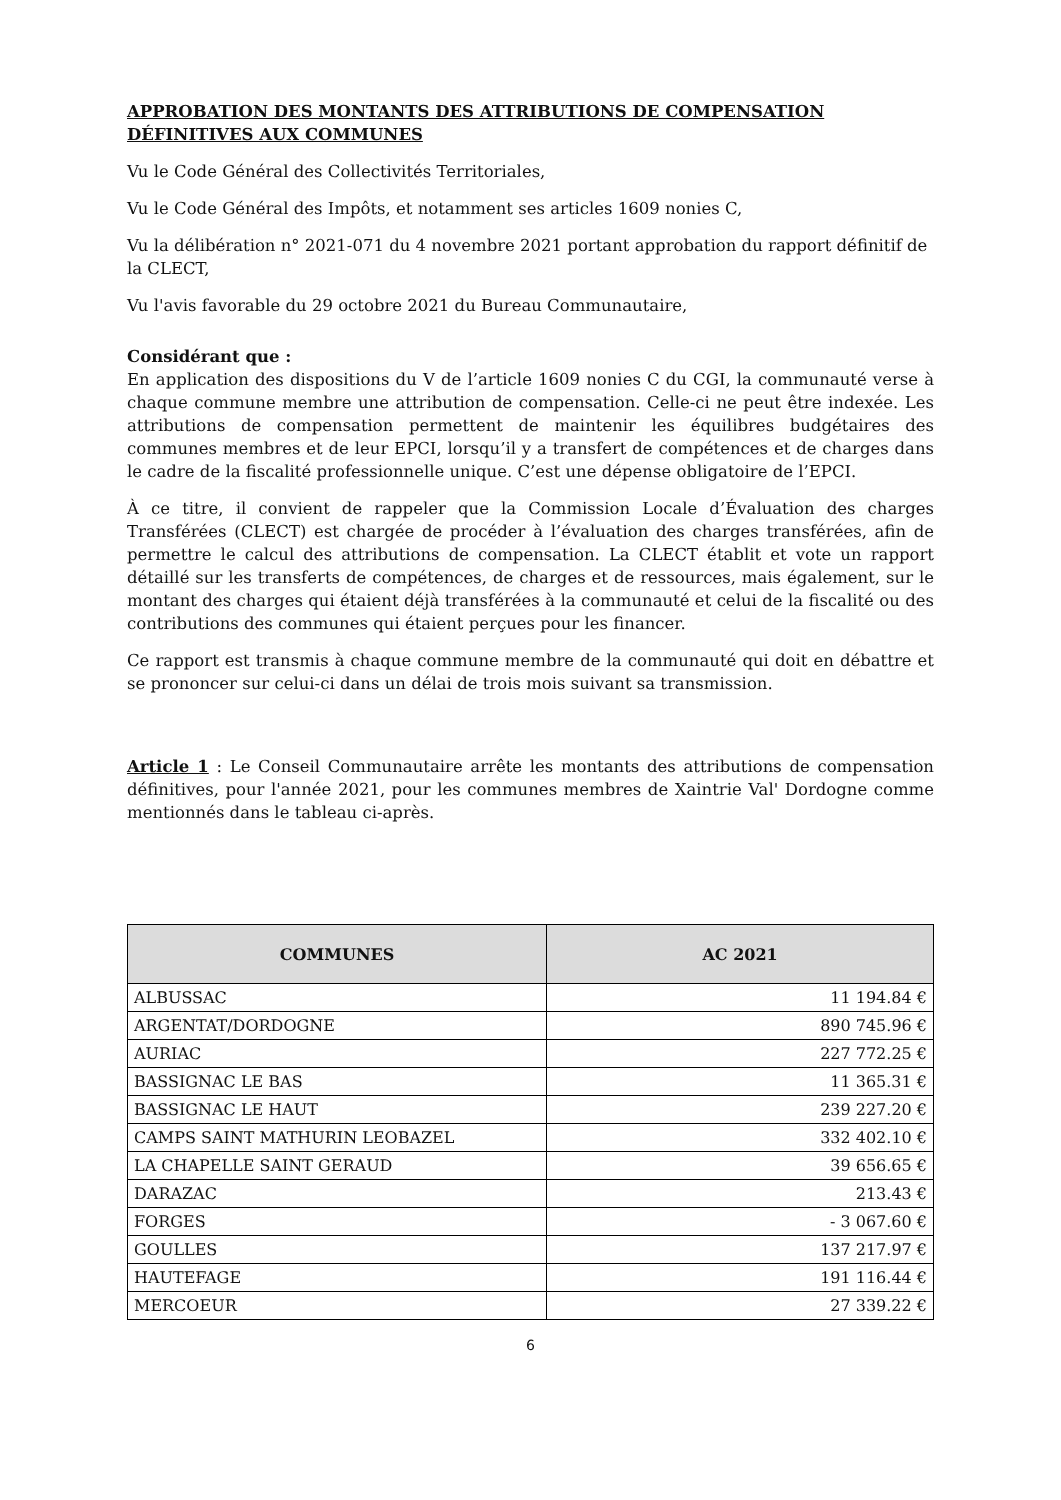APPROBATION DES MONTANTS DES ATTRIBUTIONS DE COMPENSATION DÉFINITIVES AUX COMMUNES
Vu le Code Général des Collectivités Territoriales,
Vu le Code Général des Impôts, et notamment ses articles 1609 nonies C,
Vu la délibération n° 2021-071 du 4 novembre 2021 portant approbation du rapport définitif de la CLECT,
Vu l'avis favorable du 29 octobre 2021 du Bureau Communautaire,
Considérant que :
En application des dispositions du V de l’article 1609 nonies C du CGI, la communauté verse à chaque commune membre une attribution de compensation. Celle-ci ne peut être indexée. Les attributions de compensation permettent de maintenir les équilibres budgétaires des communes membres et de leur EPCI, lorsqu’il y a transfert de compétences et de charges dans le cadre de la fiscalité professionnelle unique. C’est une dépense obligatoire de l’EPCI.
À ce titre, il convient de rappeler que la Commission Locale d’Évaluation des charges Transférées (CLECT) est chargée de procéder à l’évaluation des charges transférées, afin de permettre le calcul des attributions de compensation. La CLECT établit et vote un rapport détaillé sur les transferts de compétences, de charges et de ressources, mais également, sur le montant des charges qui étaient déjà transférées à la communauté et celui de la fiscalité ou des contributions des communes qui étaient perçues pour les financer.
Ce rapport est transmis à chaque commune membre de la communauté qui doit en débattre et se prononcer sur celui-ci dans un délai de trois mois suivant sa transmission.
Article 1 : Le Conseil Communautaire arrête les montants des attributions de compensation définitives, pour l'année 2021, pour les communes membres de Xaintrie Val' Dordogne comme mentionnés dans le tableau ci-après.
| COMMUNES | AC 2021 |
| --- | --- |
| ALBUSSAC | 11 194.84 € |
| ARGENTAT/DORDOGNE | 890 745.96 € |
| AURIAC | 227 772.25 € |
| BASSIGNAC LE BAS | 11 365.31 € |
| BASSIGNAC LE HAUT | 239 227.20 € |
| CAMPS SAINT MATHURIN LEOBAZEL | 332 402.10 € |
| LA CHAPELLE SAINT GERAUD | 39 656.65 € |
| DARAZAC | 213.43 € |
| FORGES | - 3 067.60 € |
| GOULLES | 137 217.97 € |
| HAUTEFAGE | 191 116.44 € |
| MERCOEUR | 27 339.22 € |
6